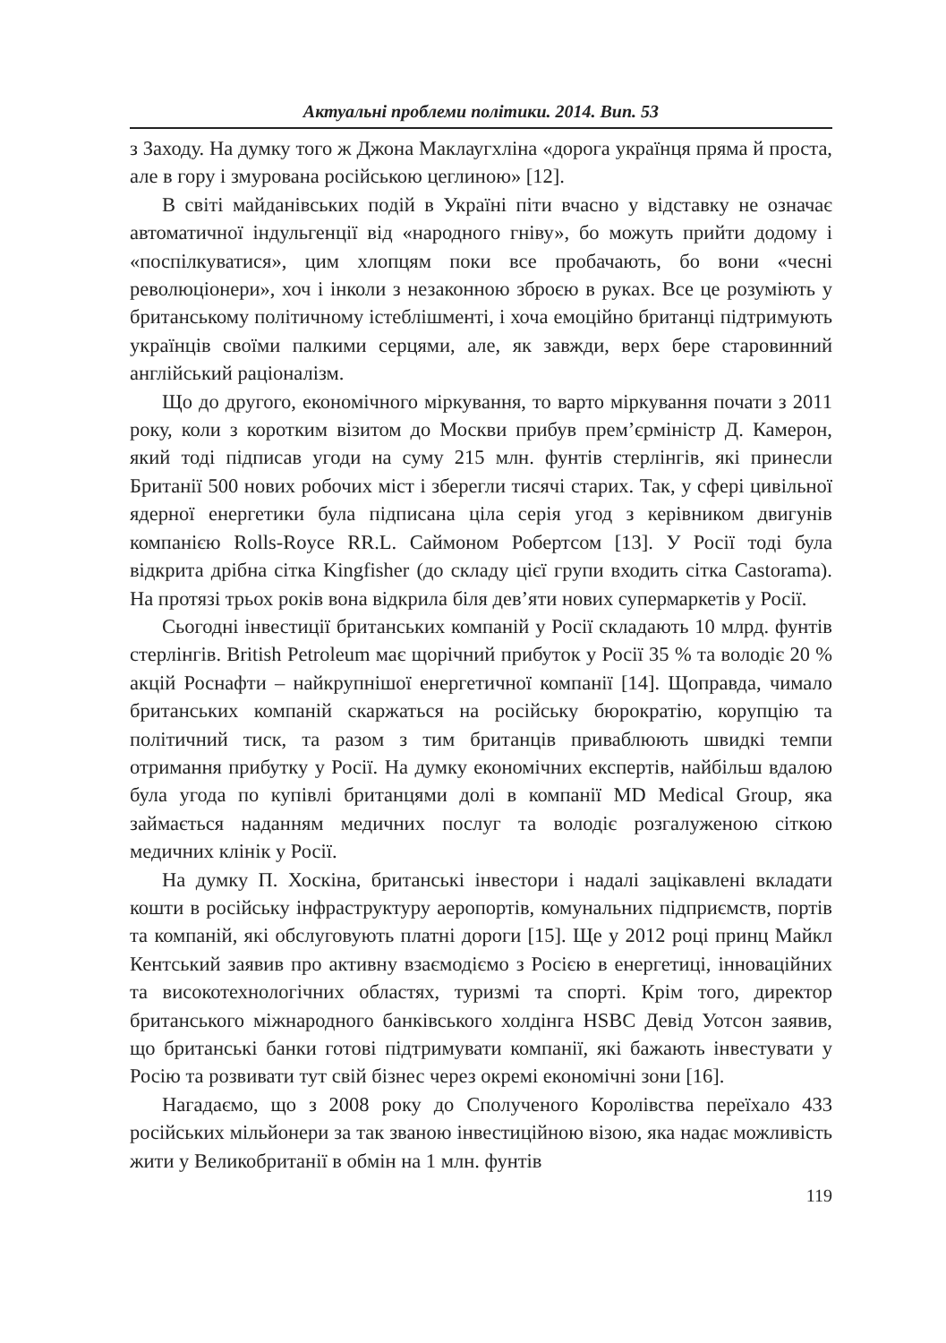Актуальні проблеми політики. 2014. Вип. 53
з Заходу. На думку того ж Джона Маклаугхліна «дорога українця пряма й проста, але в гору і змурована російською цеглиною» [12].
В світі майданівських подій в Україні піти вчасно у відставку не означає автоматичної індульгенції від «народного гніву», бо можуть прийти додому і «поспілкуватися», цим хлопцям поки все пробачають, бо вони «чесні революціонери», хоч і інколи з незаконною зброєю в руках. Все це розуміють у британському політичному істеблішменті, і хоча емоційно британці підтримують українців своїми палкими серцями, але, як завжди, верх бере старовинний англійський раціоналізм.
Що до другого, економічного міркування, то варто міркування почати з 2011 року, коли з коротким візитом до Москви прибув прем’єрміністр Д. Камерон, який тоді підписав угоди на суму 215 млн. фунтів стерлінгів, які принесли Британії 500 нових робочих міст і зберегли тисячі старих. Так, у сфері цивільної ядерної енергетики була підписана ціла серія угод з керівником двигунів компанією Rolls-Royce RR.L. Саймоном Робертсом [13]. У Росії тоді була відкрита дрібна сітка Kingfisher (до складу цієї групи входить сітка Castorama). На протязі трьох років вона відкрила біля дев’яти нових супермаркетів у Росії.
Сьогодні інвестиції британських компаній у Росії складають 10 млрд. фунтів стерлінгів. British Petroleum має щорічний прибуток у Росії 35 % та володіє 20 % акцій Роснафти – найкрупнішої енергетичної компанії [14]. Щоправда, чимало британських компаній скаржаться на російську бюрократію, корупцію та політичний тиск, та разом з тим британців приваблюють швидкі темпи отримання прибутку у Росії. На думку економічних експертів, найбільш вдалою була угода по купівлі британцями долі в компанії MD Medical Group, яка займається наданням медичних послуг та володіє розгалуженою сіткою медичних клінік у Росії.
На думку П. Хоскіна, британські інвестори і надалі зацікавлені вкладати кошти в російську інфраструктуру аеропортів, комунальних підприємств, портів та компаній, які обслуговують платні дороги [15]. Ще у 2012 році принц Майкл Кентський заявив про активну взаємодіємо з Росією в енергетиці, інноваційних та високотехнологічних областях, туризмі та спорті. Крім того, директор британського міжнародного банківського холдінга HSBC Девід Уотсон заявив, що британські банки готові підтримувати компанії, які бажають інвестувати у Росію та розвивати тут свій бізнес через окремі економічні зони [16].
Нагадаємо, що з 2008 року до Сполученого Королівства переїхало 433 російських мільйонери за так званою інвестиційною візою, яка надає можливість жити у Великобританії в обмін на 1 млн. фунтів
119